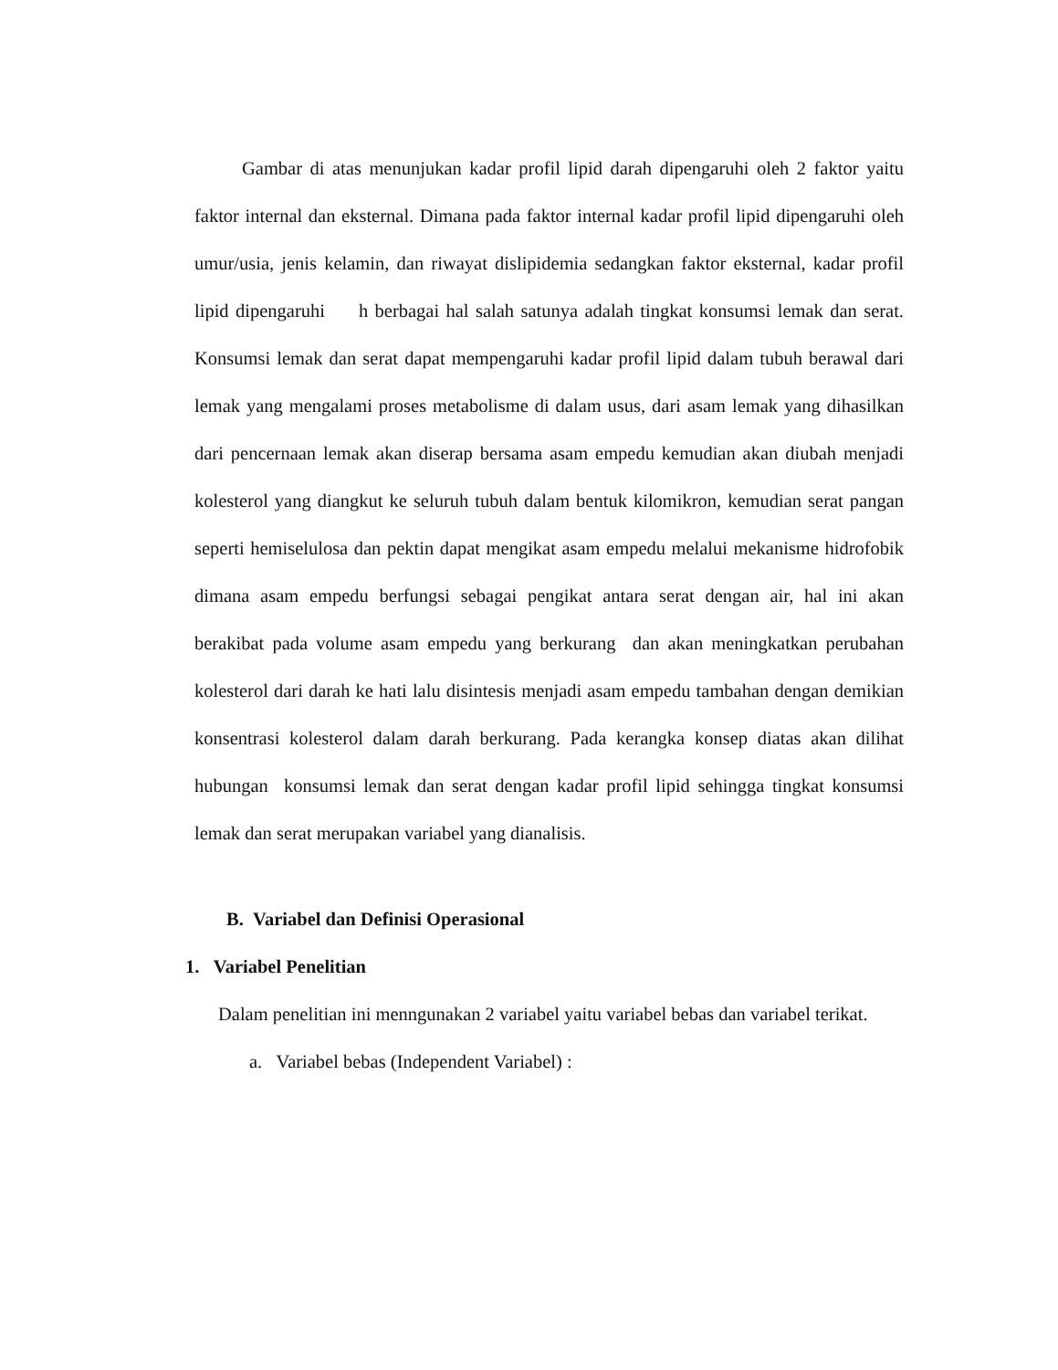Gambar di atas menunjukan kadar profil lipid darah dipengaruhi oleh 2 faktor yaitu faktor internal dan eksternal. Dimana pada faktor internal kadar profil lipid dipengaruhi oleh umur/usia, jenis kelamin, dan riwayat dislipidemia sedangkan faktor eksternal, kadar profil lipid dipengaruhi h berbagai hal salah satunya adalah tingkat konsumsi lemak dan serat. Konsumsi lemak dan serat dapat mempengaruhi kadar profil lipid dalam tubuh berawal dari lemak yang mengalami proses metabolisme di dalam usus, dari asam lemak yang dihasilkan dari pencernaan lemak akan diserap bersama asam empedu kemudian akan diubah menjadi kolesterol yang diangkut ke seluruh tubuh dalam bentuk kilomikron, kemudian serat pangan seperti hemiselulosa dan pektin dapat mengikat asam empedu melalui mekanisme hidrofobik dimana asam empedu berfungsi sebagai pengikat antara serat dengan air, hal ini akan berakibat pada volume asam empedu yang berkurang dan akan meningkatkan perubahan kolesterol dari darah ke hati lalu disintesis menjadi asam empedu tambahan dengan demikian konsentrasi kolesterol dalam darah berkurang. Pada kerangka konsep diatas akan dilihat hubungan konsumsi lemak dan serat dengan kadar profil lipid sehingga tingkat konsumsi lemak dan serat merupakan variabel yang dianalisis.
B. Variabel dan Definisi Operasional
1. Variabel Penelitian
Dalam penelitian ini menngunakan 2 variabel yaitu variabel bebas dan variabel terikat.
a. Variabel bebas (Independent Variabel) :